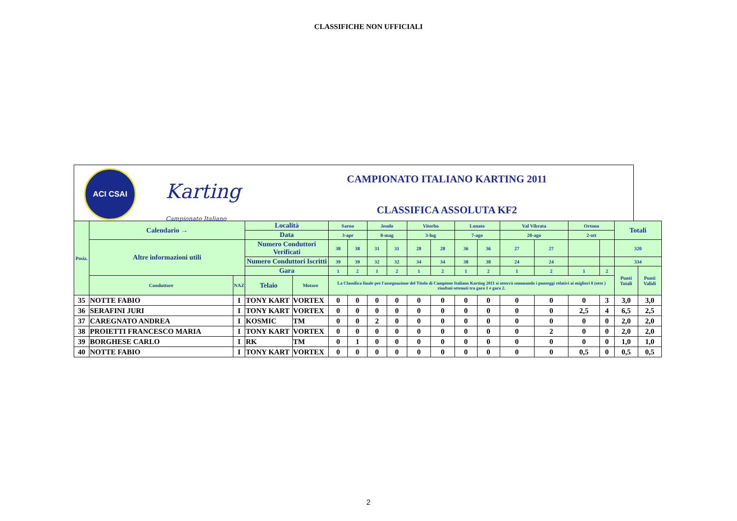CLASSIFICHE NON UFFICIALI
ACI CSAI
Karting
Campionato Italiano
CAMPIONATO ITALIANO KARTING 2011
CLASSIFICA ASSOLUTA KF2
| Posiz. | Calendario → | | Località | | Sarno | | Jesolo | | Viterbo | | Lonato | | Val Vibrata | | Ortona | | Totali | |
| --- | --- | --- | --- | --- | --- | --- | --- | --- | --- | --- | --- | --- | --- | --- | --- | --- | --- | --- |
| | | | Data | | 3-apr | | 8-mag | | 3-lug | | 7-ago | | 28-ago | | 2-ott | | | |
| | Altre informazioni utili | | Numero Conduttori Verificati | | 38 | 38 | 31 | 31 | 28 | 28 | 36 | 36 | 27 | 27 | | | 320 | |
| | | | Numero Conduttori Iscritti | | 39 | 39 | 32 | 32 | 34 | 34 | 38 | 38 | 24 | 24 | | | 334 | |
| | | | Gara | | 1 | 2 | 1 | 2 | 1 | 2 | 1 | 2 | 1 | 2 | 1 | 2 | Punti Totali | Punti Validi |
| | Conduttore | NAZ | Telaio | Motore | La Classifica finale per l'assegnazione del Titolo di Campione Italiano Karting 2011 si otterrà sommando i punteggi relativi ai migliori 8 (otto ) risultati ottenuti tra gara 1 e gara 2. | | | | | | | | | | | | | |
| 35 | NOTTE FABIO | I | TONY KART | VORTEX | 0 | 0 | 0 | 0 | 0 | 0 | 0 | 0 | 0 | 0 | 0 | 3 | 3,0 | 3,0 |
| 36 | SERAFINI JURI | I | TONY KART | VORTEX | 0 | 0 | 0 | 0 | 0 | 0 | 0 | 0 | 0 | 0 | 2,5 | 4 | 6,5 | 2,5 |
| 37 | CAREGNATO ANDREA | I | KOSMIC | TM | 0 | 0 | 2 | 0 | 0 | 0 | 0 | 0 | 0 | 0 | 0 | 0 | 2,0 | 2,0 |
| 38 | PROIETTI FRANCESCO MARIA | I | TONY KART | VORTEX | 0 | 0 | 0 | 0 | 0 | 0 | 0 | 0 | 0 | 2 | 0 | 0 | 2,0 | 2,0 |
| 39 | BORGHESE CARLO | I | RK | TM | 0 | 1 | 0 | 0 | 0 | 0 | 0 | 0 | 0 | 0 | 0 | 0 | 1,0 | 1,0 |
| 40 | NOTTE FABIO | I | TONY KART | VORTEX | 0 | 0 | 0 | 0 | 0 | 0 | 0 | 0 | 0 | 0 | 0,5 | 0 | 0,5 | 0,5 |
2